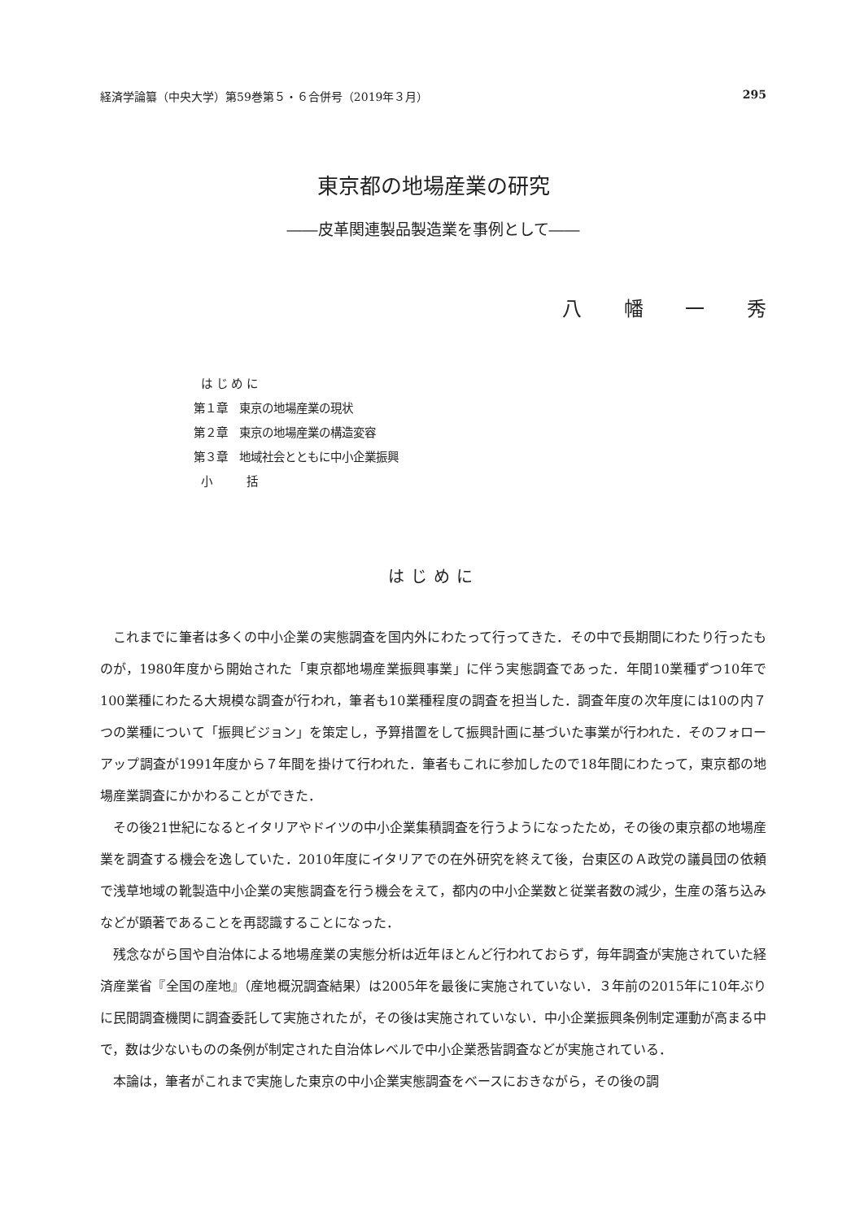経済学論纂（中央大学）第59巻第５・６合併号（2019年３月） 295
東京都の地場産業の研究
――皮革関連製品製造業を事例として――
八 幡 一 秀
は じ め に
第１章　東京の地場産業の現状
第２章　東京の地場産業の構造変容
第３章　地域社会とともに中小企業振興
小　　　括
はじめに
これまでに筆者は多くの中小企業の実態調査を国内外にわたって行ってきた．その中で長期間にわたり行ったものが，1980年度から開始された「東京都地場産業振興事業」に伴う実態調査であった．年間10業種ずつ10年で100業種にわたる大規模な調査が行われ，筆者も10業種程度の調査を担当した．調査年度の次年度には10の内７つの業種について「振興ビジョン」を策定し，予算措置をして振興計画に基づいた事業が行われた．そのフォローアップ調査が1991年度から７年間を掛けて行われた．筆者もこれに参加したので18年間にわたって，東京都の地場産業調査にかかわることができた．
その後21世紀になるとイタリアやドイツの中小企業集積調査を行うようになったため，その後の東京都の地場産業を調査する機会を逸していた．2010年度にイタリアでの在外研究を終えて後，台東区のＡ政党の議員団の依頼で浅草地域の靴製造中小企業の実態調査を行う機会をえて，都内の中小企業数と従業者数の減少，生産の落ち込みなどが顕著であることを再認識することになった．
残念ながら国や自治体による地場産業の実態分析は近年ほとんど行われておらず，毎年調査が実施されていた経済産業省『全国の産地』（産地概況調査結果）は2005年を最後に実施されていない．３年前の2015年に10年ぶりに民間調査機関に調査委託して実施されたが，その後は実施されていない．中小企業振興条例制定運動が高まる中で，数は少ないものの条例が制定された自治体レベルで中小企業悉皆調査などが実施されている．
本論は，筆者がこれまで実施した東京の中小企業実態調査をベースにおきながら，その後の調